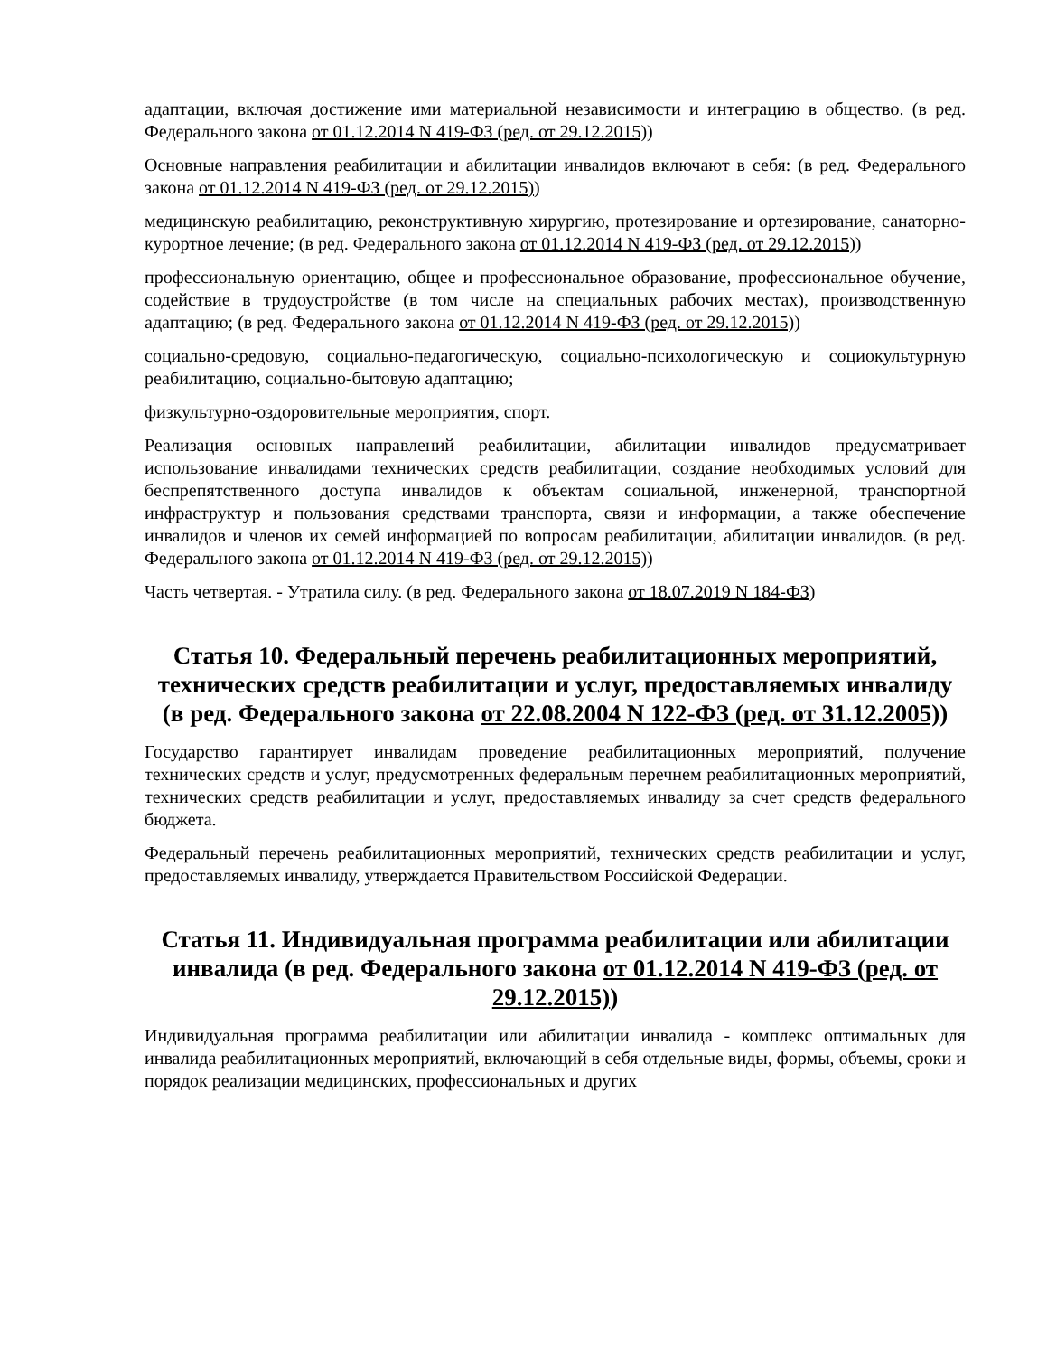адаптации, включая достижение ими материальной независимости и интеграцию в общество. (в ред. Федерального закона от 01.12.2014 N 419-ФЗ (ред. от 29.12.2015))
Основные направления реабилитации и абилитации инвалидов включают в себя: (в ред. Федерального закона от 01.12.2014 N 419-ФЗ (ред. от 29.12.2015))
медицинскую реабилитацию, реконструктивную хирургию, протезирование и ортезирование, санаторно-курортное лечение; (в ред. Федерального закона от 01.12.2014 N 419-ФЗ (ред. от 29.12.2015))
профессиональную ориентацию, общее и профессиональное образование, профессиональное обучение, содействие в трудоустройстве (в том числе на специальных рабочих местах), производственную адаптацию; (в ред. Федерального закона от 01.12.2014 N 419-ФЗ (ред. от 29.12.2015))
социально-средовую, социально-педагогическую, социально-психологическую и социокультурную реабилитацию, социально-бытовую адаптацию;
физкультурно-оздоровительные мероприятия, спорт.
Реализация основных направлений реабилитации, абилитации инвалидов предусматривает использование инвалидами технических средств реабилитации, создание необходимых условий для беспрепятственного доступа инвалидов к объектам социальной, инженерной, транспортной инфраструктур и пользования средствами транспорта, связи и информации, а также обеспечение инвалидов и членов их семей информацией по вопросам реабилитации, абилитации инвалидов. (в ред. Федерального закона от 01.12.2014 N 419-ФЗ (ред. от 29.12.2015))
Часть четвертая. - Утратила силу. (в ред. Федерального закона от 18.07.2019 N 184-ФЗ)
Статья 10. Федеральный перечень реабилитационных мероприятий, технических средств реабилитации и услуг, предоставляемых инвалиду (в ред. Федерального закона от 22.08.2004 N 122-ФЗ (ред. от 31.12.2005))
Государство гарантирует инвалидам проведение реабилитационных мероприятий, получение технических средств и услуг, предусмотренных федеральным перечнем реабилитационных мероприятий, технических средств реабилитации и услуг, предоставляемых инвалиду за счет средств федерального бюджета.
Федеральный перечень реабилитационных мероприятий, технических средств реабилитации и услуг, предоставляемых инвалиду, утверждается Правительством Российской Федерации.
Статья 11. Индивидуальная программа реабилитации или абилитации инвалида (в ред. Федерального закона от 01.12.2014 N 419-ФЗ (ред. от 29.12.2015))
Индивидуальная программа реабилитации или абилитации инвалида - комплекс оптимальных для инвалида реабилитационных мероприятий, включающий в себя отдельные виды, формы, объемы, сроки и порядок реализации медицинских, профессиональных и других